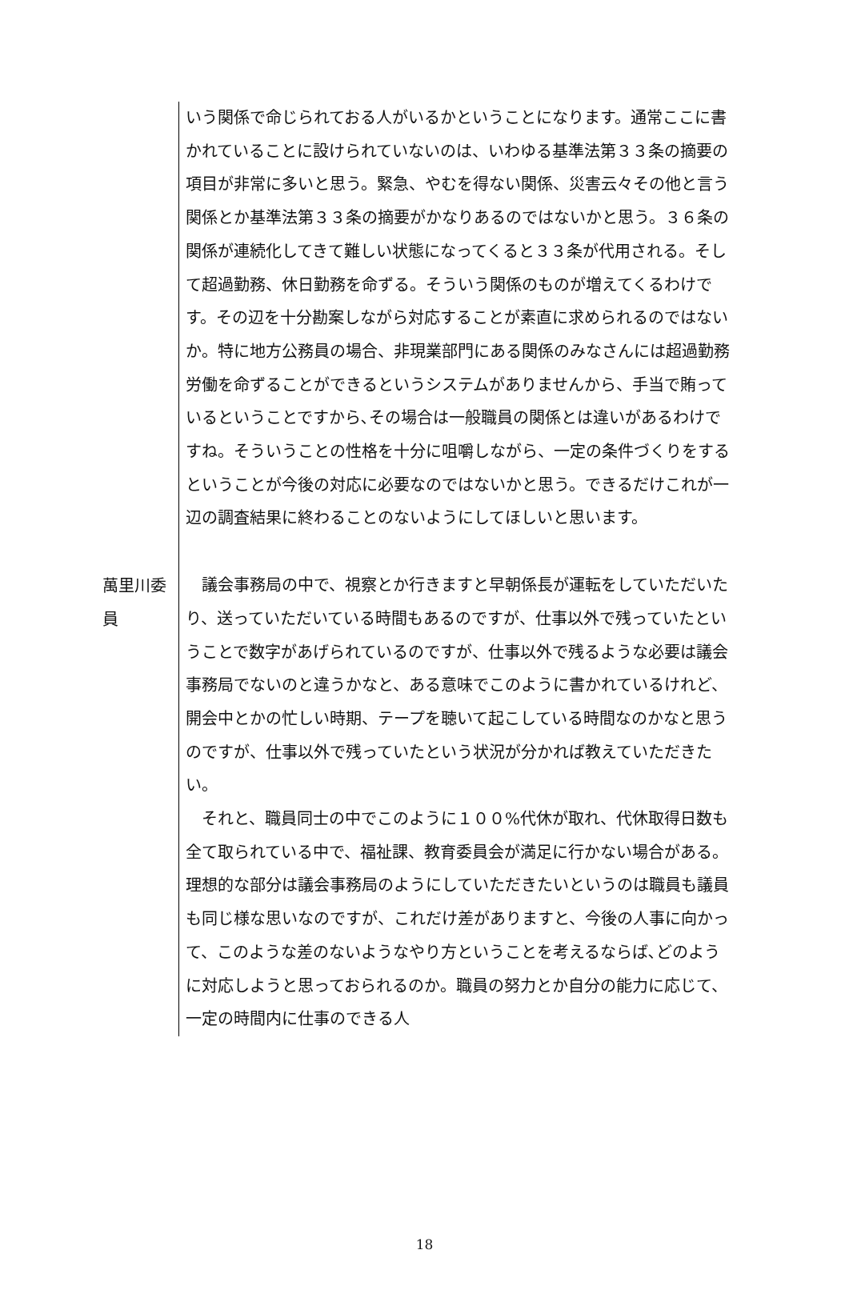いう関係で命じられておる人がいるかということになります。通常ここに書かれていることに設けられていないのは、いわゆる基準法第３３条の摘要の項目が非常に多いと思う。緊急、やむを得ない関係、災害云々その他と言う関係とか基準法第３３条の摘要がかなりあるのではないかと思う。３６条の関係が連続化してきて難しい状態になってくると３３条が代用される。そして超過勤務、休日勤務を命ずる。そういう関係のものが増えてくるわけです。その辺を十分勘案しながら対応することが素直に求められるのではないか。特に地方公務員の場合、非現業部門にある関係のみなさんには超過勤務労働を命ずることができるというシステムがありませんから、手当で賄っているということですから､その場合は一般職員の関係とは違いがあるわけですね。そういうことの性格を十分に咀嚼しながら、一定の条件づくりをするということが今後の対応に必要なのではないかと思う。できるだけこれが一辺の調査結果に終わることのないようにしてほしいと思います。
萬里川委員
　議会事務局の中で、視察とか行きますと早朝係長が運転をしていただいたり、送っていただいている時間もあるのですが、仕事以外で残っていたということで数字があげられているのですが、仕事以外で残るような必要は議会事務局でないのと違うかなと、ある意味でこのように書かれているけれど、開会中とかの忙しい時期、テープを聴いて起こしている時間なのかなと思うのですが、仕事以外で残っていたという状況が分かれば教えていただきたい。
　それと、職員同士の中でこのように１００%代休が取れ、代休取得日数も全て取られている中で、福祉課、教育委員会が満足に行かない場合がある。理想的な部分は議会事務局のようにしていただきたいというのは職員も議員も同じ様な思いなのですが、これだけ差がありますと、今後の人事に向かって、このような差のないようなやり方ということを考えるならば､どのように対応しようと思っておられるのか。職員の努力とか自分の能力に応じて、一定の時間内に仕事のできる人
18